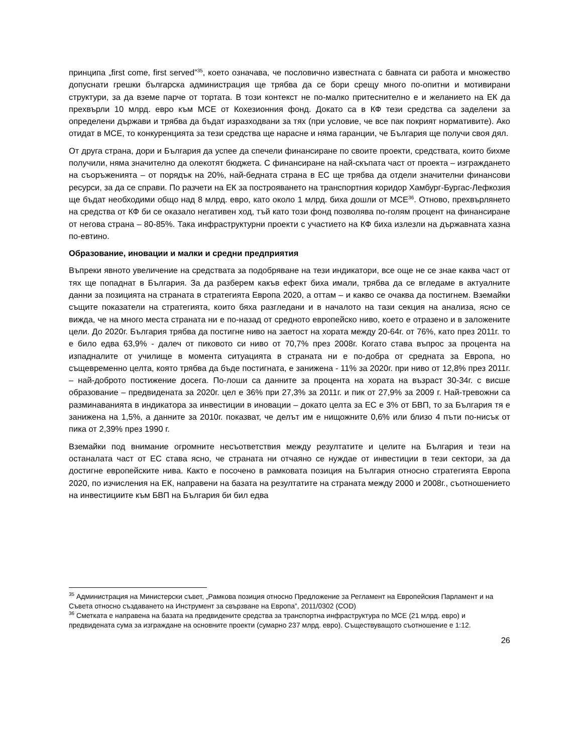принципа „first come, first served”<sup>35</sup>, което означава, че пословично известната с бавната си работа и множество допуснати грешки българска администрация ще трябва да се бори срещу много по-опитни и мотивирани структури, за да вземе парче от тортата. В този контекст не по-малко притеснително е и желанието на ЕК да прехвърли 10 млрд. евро към МСЕ от Кохезионния фонд. Докато са в КФ тези средства са заделени за определени държави и трябва да бъдат изразходвани за тях (при условие, че все пак покрият нормативите). Ако отидат в МСЕ, то конкуренцията за тези средства ще нарасне и няма гаранции, че България ще получи своя дял.
От друга страна, дори и България да успее да спечели финансиране по своите проекти, средствата, които бихме получили, няма значително да олекотят бюджета. С финансиране на най-скъпата част от проекта – изграждането на съоръженията – от порядък на 20%, най-бедната страна в ЕС ще трябва да отдели значителни финансови ресурси, за да се справи. По разчети на ЕК за построяването на транспортния коридор Хамбург-Бургас-Лефкозия ще бъдат необходими общо над 8 млрд. евро, като около 1 млрд. биха дошли от МСЕ<sup>36</sup>. Отново, прехвърлянето на средства от КФ би се оказало негативен ход, тъй като този фонд позволява по-голям процент на финансиране от негова страна – 80-85%. Така инфраструктурни проекти с участието на КФ биха излезли на държавната хазна по-евтино.
Образование, иновации и малки и средни предприятия
Въпреки явното увеличение на средствата за подобряване на тези индикатори, все още не се знае каква част от тях ще попаднат в България. За да разберем какъв ефект биха имали, трябва да се вгледаме в актуалните данни за позицията на страната в стратегията Европа 2020, а оттам – и какво се очаква да постигнем. Вземайки същите показатели на стратегията, които бяха разгледани и в началото на тази секция на анализа, ясно се вижда, че на много места страната ни е по-назад от средното европейско ниво, което е отразено и в заложените цели. До 2020г. България трябва да постигне ниво на заетост на хората между 20-64г. от 76%, като през 2011г. то е било едва 63,9% - далеч от пиковото си ниво от 70,7% през 2008г. Когато става въпрос за процента на изпадналите от училище в момента ситуацията в страната ни е по-добра от средната за Европа, но същевременно целта, която трябва да бъде постигната, е занижена - 11% за 2020г. при ниво от 12,8% през 2011г. – най-доброто постижение досега. По-лоши са данните за процента на хората на възраст 30-34г. с висше образование – предвидената за 2020г. цел е 36% при 27,3% за 2011г. и пик от 27,9% за 2009 г. Най-тревожни са разминаванията в индикатора за инвестиции в иновации – докато целта за ЕС е 3% от БВП, то за България тя е занижена на 1,5%, а данните за 2010г. показват, че делът им е нищожните 0,6% или близо 4 пъти по-нисък от пика от 2,39% през 1990 г.
Вземайки под внимание огромните несъответствия между резултатите и целите на България и тези на останалата част от ЕС става ясно, че страната ни отчаяно се нуждае от инвестиции в тези сектори, за да достигне европейските нива. Както е посочено в рамковата позиция на България относно стратегията Европа 2020, по изчисления на ЕК, направени на базата на резултатите на страната между 2000 и 2008г., съотношението на инвестициите към БВП на България би бил едва
<sup>35</sup> Администрация на Министерски съвет, „Рамкова позиция относно Предложение за Регламент на Европейския Парламент и на Съвета относно създаването на Инструмент за свързване на Европа”, 2011/0302 (COD)
<sup>36</sup> Сметката е направена на базата на предвидените средства за транспортна инфраструктура по МСЕ (21 млрд. евро) и предвидената сума за изграждане на основните проекти (сумарно 237 млрд. евро). Съществуващото съотношение е 1:12.
26